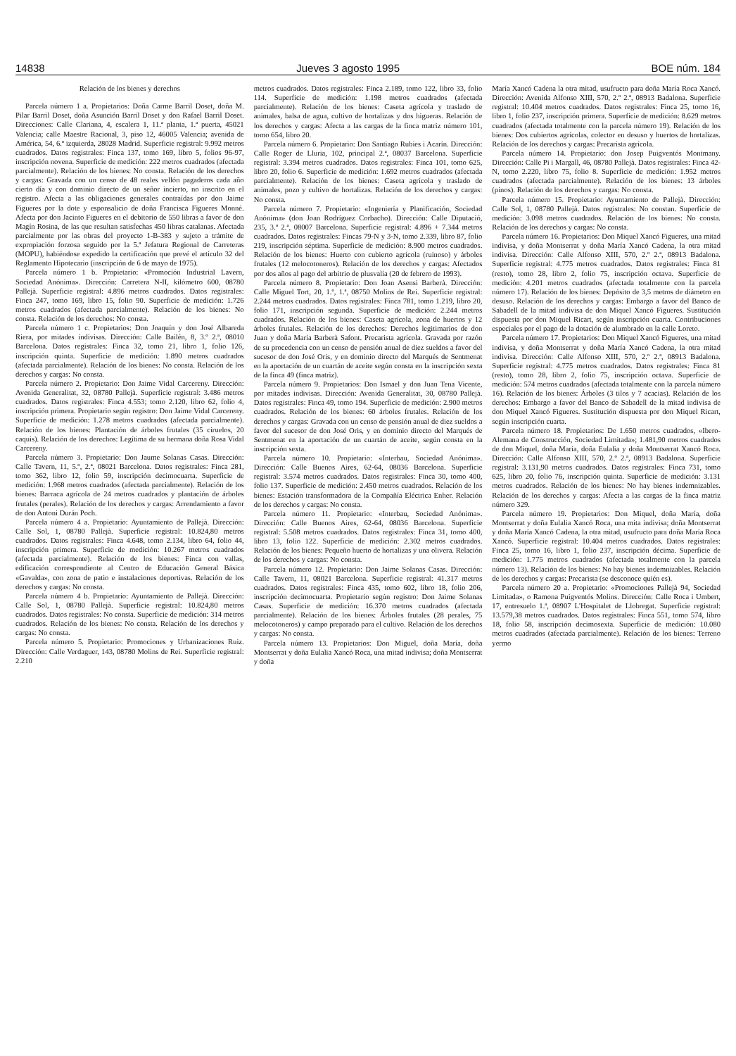14838 Jueves 3 agosto 1995 BOE núm. 184
Relación de los bienes y derechos
Parcela número 1 a. Propietarios: Doña Carme Barril Doset, doña M. Pilar Barril Doset, doña Asunción Barril Doset y don Rafael Barril Doset. Direcciones: Calle Clariana, 4, escalera 1, 11.ª planta, 1.ª puerta, 45021 Valencia; calle Maestre Racional, 3, piso 12, 46005 Valencia; avenida de América, 54, 6.º izquierda, 28028 Madrid. Superficie registral: 9.992 metros cuadrados. Datos registrales: Finca 137, tomo 169, libro 5, folios 96-97, inscripción novena. Superficie de medición: 222 metros cuadrados (afectada parcialmente). Relación de los bienes: No consta. Relación de los derechos y cargas: Gravada con un censo de 48 reales vellón pagaderos cada año cierto día y con dominio directo de un señor incierto, no inscrito en el registro. Afecta a las obligaciones generales contraídas por don Jaime Figueres por la dote y esponsalicio de doña Francisca Figueres Monné. Afecta por don Jacinto Figueres en el debitorio de 550 libras a favor de don Magín Rosina, de las que resultan satisfechas 450 libras catalanas. Afectada parcialmente por las obras del proyecto 1-B-383 y sujeto a trámite de expropiación forzosa seguido por la 5.ª Jefatura Regional de Carreteras (MOPU), habiéndose expedido la certificación que prevé el artículo 32 del Reglamento Hipotecario (inscripción de 6 de mayo de 1975).
Parcela número 1 b. Propietario: «Promoción Industrial Lavern, Sociedad Anónima». Dirección: Carretera N-II, kilómetro 600, 08780 Pallejà. Superficie registral: 4.896 metros cuadrados. Datos registrales: Finca 247, tomo 169, libro 15, folio 90. Superficie de medición: 1.726 metros cuadrados (afectada parcialmente). Relación de los bienes: No consta. Relación de los derechos: No consta.
Parcela número 1 c. Propietarios: Don Joaquín y don José Albareda Riera, por mitades indivisas. Dirección: Calle Bailén, 8, 3.º 2.ª, 08010 Barcelona. Datos registrales: Finca 32, tomo 21, libro 1, folio 126, inscripción quinta. Superficie de medición: 1.890 metros cuadrados (afectada parcialmente). Relación de los bienes: No consta. Relación de los derechos y cargas: No consta.
Parcela número 2. Propietario: Don Jaime Vidal Carcereny. Dirección: Avenida Generalitat, 32, 08780 Pallejà. Superficie registral: 3.486 metros cuadrados. Datos registrales: Finca 4.553; tomo 2.120, libro 62, folio 4, inscripción primera. Propietario según registro: Don Jaime Vidal Carcereny. Superficie de medición: 1.278 metros cuadrados (afectada parcialmente). Relación de los bienes: Plantación de árboles frutales (35 ciruelos, 20 caquis). Relación de los derechos: Legítima de su hermana doña Rosa Vidal Carcereny.
Parcela número 3. Propietario: Don Jaume Solanas Casas. Dirección: Calle Tavern, 11, 5.º, 2.ª, 08021 Barcelona. Datos registrales: Finca 281, tomo 362, libro 12, folio 59, inscripción decimocuarta. Superficie de medición: 1.968 metros cuadrados (afectada parcialmente). Relación de los bienes: Barraca agrícola de 24 metros cuadrados y plantación de árboles frutales (perales). Relación de los derechos y cargas: Arrendamiento a favor de don Antoni Durán Poch.
Parcela número 4 a. Propietario: Ayuntamiento de Pallejà. Dirección: Calle Sol, 1, 08780 Pallejà. Superficie registral: 10.824,80 metros cuadrados. Datos registrales: Finca 4.648, tomo 2.134, libro 64, folio 44, inscripción primera. Superficie de medición: 10.267 metros cuadrados (afectada parcialmente). Relación de los bienes: Finca con vallas, edificación correspondiente al Centro de Educación General Básica «Gavalda», con zona de patio e instalaciones deportivas. Relación de los derechos y cargas: No consta.
Parcela número 4 b. Propietario: Ayuntamiento de Pallejà. Dirección: Calle Sol, 1, 08780 Pallejà. Superficie registral: 10.824,80 metros cuadrados. Datos registrales: No consta. Superficie de medición: 314 metros cuadrados. Relación de los bienes: No consta. Relación de los derechos y cargas: No consta.
Parcela número 5. Propietario: Promociones y Urbanizaciones Ruiz. Dirección: Calle Verdaguer, 143, 08780 Molins de Rei. Superficie registral: 2.210
metros cuadrados. Datos registrales: Finca 2.189, tomo 122, libro 33, folio 114. Superficie de medición: 1.198 metros cuadrados (afectada parcialmente). Relación de los bienes: Caseta agrícola y traslado de animales, balsa de agua, cultivo de hortalizas y dos higueras. Relación de los derechos y cargas: Afecta a las cargas de la finca matriz número 101, tomo 654, libro 20.
Parcela número 6. Propietario: Don Santiago Rubies i Acarín. Dirección: Calle Roger de Lluria, 102, principal 2.ª, 08037 Barcelona. Superficie registral: 3.394 metros cuadrados. Datos registrales: Finca 101, tomo 625, libro 20, folio 6. Superficie de medición: 1.692 metros cuadrados (afectada parcialmente). Relación de los bienes: Caseta agrícola y traslado de animales, pozo y cultivo de hortalizas. Relación de los derechos y cargas: No consta.
Parcela número 7. Propietario: «Ingeniería y Planificación, Sociedad Anónima» (don Joan Rodríguez Corbacho). Dirección: Calle Diputació, 235, 3.º 2.ª, 08007 Barcelona. Superficie registral: 4.896 + 7.344 metros cuadrados. Datos registrales: Fincas 79-N y 3-N, tomo 2.339, libro 87, folio 219, inscripción séptima. Superficie de medición: 8.900 metros cuadrados. Relación de los bienes: Huerto con cubierto agrícola (ruinoso) y árboles frutales (12 melocotoneros). Relación de los derechos y cargas: Afectados por dos años al pago del arbitrio de plusvalía (20 de febrero de 1993).
Parcela número 8. Propietario: Don Joan Asensi Barberà. Dirección: Calle Miguel Tort, 20, 1.º, 1.ª, 08750 Molins de Rei. Superficie registral: 2.244 metros cuadrados. Datos registrales: Finca 781, tomo 1.219, libro 20, folio 171, inscripción segunda. Superficie de medición: 2.244 metros cuadrados. Relación de los bienes: Caseta agrícola, zona de huertos y 12 árboles frutales. Relación de los derechos: Derechos legitimarios de don Juan y doña María Barberà Safont. Precarista agrícola. Gravada por razón de su procedencia con un censo de pensión anual de diez sueldos a favor del sucesor de don José Oris, y en dominio directo del Marqués de Sentmenat en la aportación de un cuartán de aceite según consta en la inscripción sexta de la finca 49 (finca matriz).
Parcela número 9. Propietarios: Don Ismael y don Juan Tena Vicente, por mitades indivisas. Dirección: Avenida Generalitat, 30, 08780 Pallejà. Datos registrales: Finca 49, tomo 194. Superficie de medición: 2.900 metros cuadrados. Relación de los bienes: 60 árboles frutales. Relación de los derechos y cargas: Gravada con un censo de pensión anual de diez sueldos a favor del sucesor de don José Oris, y en dominio directo del Marqués de Sentmenat en la aportación de un cuartán de aceite, según consta en la inscripción sexta.
Parcela número 10. Propietario: «Interbau, Sociedad Anónima». Dirección: Calle Buenos Aires, 62-64, 08036 Barcelona. Superficie registral: 3.574 metros cuadrados. Datos registrales: Finca 30, tomo 400, folio 137. Superficie de medición: 2.450 metros cuadrados. Relación de los bienes: Estación transformadora de la Compañía Eléctrica Enher. Relación de los derechos y cargas: No consta.
Parcela número 11. Propietario: «Interbau, Sociedad Anónima». Dirección: Calle Buenos Aires, 62-64, 08036 Barcelona. Superficie registral: 5.508 metros cuadrados. Datos registrales: Finca 31, tomo 400, libro 13, folio 122. Superficie de medición: 2.302 metros cuadrados. Relación de los bienes: Pequeño huerto de hortalizas y una olivera. Relación de los derechos y cargas: No consta.
Parcela número 12. Propietario: Don Jaime Solanas Casas. Dirección: Calle Tavern, 11, 08021 Barcelona. Superficie registral: 41.317 metros cuadrados. Datos registrales: Finca 435, tomo 602, libro 18, folio 206, inscripción decimocuarta. Propietario según registro: Don Jaime Solanas Casas. Superficie de medición: 16.370 metros cuadrados (afectada parcialmente). Relación de los bienes: Árboles frutales (28 perales, 75 melocotoneros) y campo preparado para el cultivo. Relación de los derechos y cargas: No consta.
Parcela número 13. Propietarios: Don Miguel, doña María, doña Montserrat y doña Eulalia Xancó Roca, una mitad indivisa; doña Montserrat y doña
María Xancó Cadena la otra mitad, usufructo para doña María Roca Xancó. Dirección: Avenida Alfonso XIII, 570, 2.º 2.ª, 08913 Badalona. Superficie registral: 10.404 metros cuadrados. Datos registrales: Finca 25, tomo 16, libro 1, folio 237, inscripción primera. Superficie de medición: 8.629 metros cuadrados (afectada totalmente con la parcela número 19). Relación de los bienes: Dos cubiertos agrícolas, colector en desuso y huertos de hortalizas. Relación de los derechos y cargas: Precarista agrícola.
Parcela número 14. Propietario: don Josep Puigventós Montmany. Dirección: Calle Pi i Margall, 46, 08780 Pallejà. Datos registrales: Finca 42-N, tomo 2.220, libro 75, folio 8. Superficie de medición: 1.952 metros cuadrados (afectada parcialmente). Relación de los bienes: 13 árboles (pinos). Relación de los derechos y cargas: No consta.
Parcela número 15. Propietario: Ayuntamiento de Pallejà. Dirección: Calle Sol, 1, 08780 Pallejà. Datos registrales: No constan. Superficie de medición: 3.098 metros cuadrados. Relación de los bienes: No consta. Relación de los derechos y cargas: No consta.
Parcela número 16. Propietarios: Don Miquel Xancó Figueres, una mitad indivisa, y doña Montserrat y doña María Xancó Cadena, la otra mitad indivisa. Dirección: Calle Alfonso XIII, 570, 2.º 2.ª, 08913 Badalona. Superficie registral: 4.775 metros cuadrados. Datos registrales: Finca 81 (resto), tomo 28, libro 2, folio 75, inscripción octava. Superficie de medición: 4.201 metros cuadrados (afectada totalmente con la parcela número 17). Relación de los bienes: Depósito de 3,5 metros de diámetro en desuso. Relación de los derechos y cargas: Embargo a favor del Banco de Sabadell de la mitad indivisa de don Miquel Xancó Figueres. Sustitución dispuesta por don Miquel Ricart, según inscripción cuarta. Contribuciones especiales por el pago de la dotación de alumbrado en la calle Loreto.
Parcela número 17. Propietarios: Don Miquel Xancó Figueres, una mitad indivisa, y doña Montserrat y doña María Xancó Cadena, la otra mitad indivisa. Dirección: Calle Alfonso XIII, 570, 2.º 2.ª, 08913 Badalona. Superficie registral: 4.775 metros cuadrados. Datos registrales: Finca 81 (resto), tomo 28, libro 2, folio 75, inscripción octava. Superficie de medición: 574 metros cuadrados (afectada totalmente con la parcela número 16). Relación de los bienes: Árboles (3 tilos y 7 acacias). Relación de los derechos: Embargo a favor del Banco de Sabadell de la mitad indivisa de don Miquel Xancó Figueres. Sustitución dispuesta por don Miquel Ricart, según inscripción cuarta.
Parcela número 18. Propietarios: De 1.650 metros cuadrados, «Ibero-Alemana de Construcción, Sociedad Limitada»; 1.481,90 metros cuadrados de don Miquel, doña María, doña Eulalia y doña Montserrat Xancó Roca. Dirección: Calle Alfonso XIII, 570, 2.º 2.ª, 08913 Badalona. Superficie registral: 3.131,90 metros cuadrados. Datos registrales: Finca 731, tomo 625, libro 20, folio 76, inscripción quinta. Superficie de medición: 3.131 metros cuadrados. Relación de los bienes: No hay bienes indemnizables. Relación de los derechos y cargas: Afecta a las cargas de la finca matriz número 329.
Parcela número 19. Propietarios: Don Miquel, doña María, doña Montserrat y doña Eulalia Xancó Roca, una mita indivisa; doña Montserrat y doña María Xancó Cadena, la otra mitad, usufructo para doña María Roca Xancó. Superficie registral: 10.404 metros cuadrados. Datos registrales: Finca 25, tomo 16, libro 1, folio 237, inscripción décima. Superficie de medición: 1.775 metros cuadrados (afectada totalmente con la parcela número 13). Relación de los bienes: No hay bienes indemnizables. Relación de los derechos y cargas: Precarista (se desconoce quién es).
Parcela número 20 a. Propietario: «Promociones Pallejà 94, Sociedad Limitada», o Ramona Puigventós Molins. Dirección: Calle Roca i Umbert, 17, entresuelo 1.ª, 08907 L'Hospitalet de Llobregat. Superficie registral: 13.579,38 metros cuadrados. Datos registrales: Finca 551, tomo 574, libro 18, folio 58, inscripción decimosexta. Superficie de medición: 10.080 metros cuadrados (afectada parcialmente). Relación de los bienes: Terreno yermo